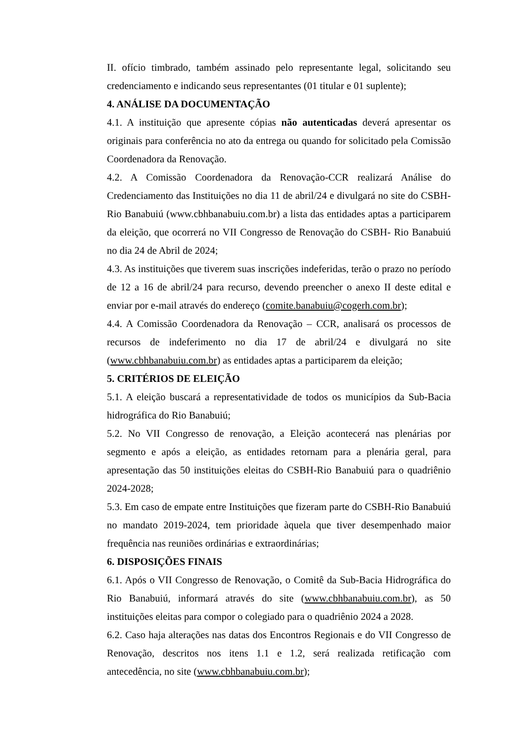II. ofício timbrado, também assinado pelo representante legal, solicitando seu credenciamento e indicando seus representantes (01 titular e 01 suplente);
4. ANÁLISE DA DOCUMENTAÇÃO
4.1. A instituição que apresente cópias não autenticadas deverá apresentar os originais para conferência no ato da entrega ou quando for solicitado pela Comissão Coordenadora da Renovação.
4.2. A Comissão Coordenadora da Renovação-CCR realizará Análise do Credenciamento das Instituições no dia 11 de abril/24 e divulgará no site do CSBH-Rio Banabuiú (www.cbhbanabuiu.com.br) a lista das entidades aptas a participarem da eleição, que ocorrerá no VII Congresso de Renovação do CSBH- Rio Banabuiú no dia 24 de Abril de 2024;
4.3. As instituições que tiverem suas inscrições indeferidas, terão o prazo no período de 12 a 16 de abril/24 para recurso, devendo preencher o anexo II deste edital e enviar por e-mail através do endereço (comite.banabuiu@cogerh.com.br);
4.4. A Comissão Coordenadora da Renovação – CCR, analisará os processos de recursos de indeferimento no dia 17 de abril/24 e divulgará no site (www.cbhbanabuiu.com.br) as entidades aptas a participarem da eleição;
5. CRITÉRIOS DE ELEIÇÃO
5.1. A eleição buscará a representatividade de todos os municípios da Sub-Bacia hidrográfica do Rio Banabuiú;
5.2. No VII Congresso de renovação, a Eleição acontecerá nas plenárias por segmento e após a eleição, as entidades retornam para a plenária geral, para apresentação das 50 instituições eleitas do CSBH-Rio Banabuiú para o quadriênio 2024-2028;
5.3. Em caso de empate entre Instituições que fizeram parte do CSBH-Rio Banabuiú no mandato 2019-2024, tem prioridade àquela que tiver desempenhado maior frequência nas reuniões ordinárias e extraordinárias;
6. DISPOSIÇÕES FINAIS
6.1. Após o VII Congresso de Renovação, o Comitê da Sub-Bacia Hidrográfica do Rio Banabuiú, informará através do site (www.cbhbanabuiu.com.br), as 50 instituições eleitas para compor o colegiado para o quadriênio 2024 a 2028.
6.2. Caso haja alterações nas datas dos Encontros Regionais e do VII Congresso de Renovação, descritos nos itens 1.1 e 1.2, será realizada retificação com antecedência, no site (www.cbhbanabuiu.com.br);